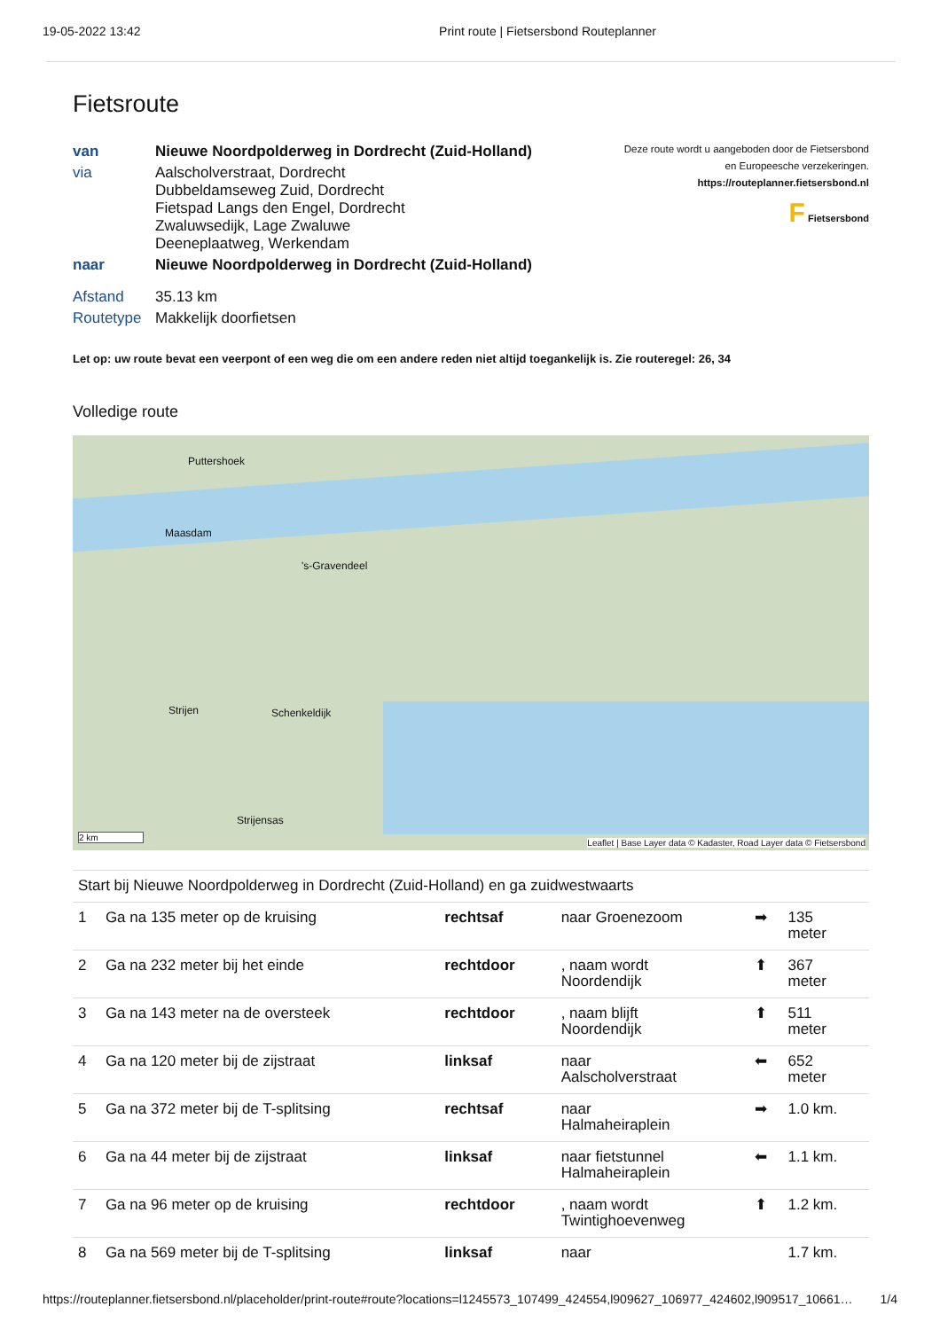19-05-2022 13:42 Print route | Fietsersbond Routeplanner
Fietsroute
| van | Nieuwe Noordpolderweg in Dordrecht (Zuid-Holland) |
| via | Aalscholverstraat, Dordrecht Dubbeldamseweg Zuid, Dordrecht Fietspad Langs den Engel, Dordrecht Zwaluwsedijk, Lage Zwaluwe Deeneplaatweg, Werkendam |
| naar | Nieuwe Noordpolderweg in Dordrecht (Zuid-Holland) |
| Afstand | 35.13 km |
| Routetype | Makkelijk doorfietsen |
Deze route wordt u aangeboden door de Fietsersbond
en Europeesche verzekeringen.
https://routeplanner.fietsersbond.nl
F Fietsersbond
Let op: uw route bevat een veerpont of een weg die om een andere reden niet altijd toegankelijk is. Zie routeregel: 26, 34
Volledige route
Puttershoek
Maasdam
's-Gravendeel
Strijen Schenkeldijk
Strijensas
2 km
Leaflet | Base Layer data © Kadaster, Road Layer data © Fietsersbond
| Start bij Nieuwe Noordpolderweg in Dordrecht (Zuid-Holland) en ga zuidwestwaarts | | | | | |
| 1 | Ga na 135 meter op de kruising | rechtsaf | naar Groenezoom | ➡ | 135 meter |
| 2 | Ga na 232 meter bij het einde | rechtdoor | , naam wordt Noordendijk | ⬆ | 367 meter |
| 3 | Ga na 143 meter na de oversteek | rechtdoor | , naam blijft Noordendijk | ⬆ | 511 meter |
| 4 | Ga na 120 meter bij de zijstraat | linksaf | naar Aalscholverstraat | ⬅ | 652 meter |
| 5 | Ga na 372 meter bij de T-splitsing | rechtsaf | naar Halmaheiraplein | ➡ | 1.0 km. |
| 6 | Ga na 44 meter bij de zijstraat | linksaf | naar fietstunnel Halmaheiraplein | ⬅ | 1.1 km. |
| 7 | Ga na 96 meter op de kruising | rechtdoor | , naam wordt Twintighoevenweg | ⬆ | 1.2 km. |
| 8 | Ga na 569 meter bij de T-splitsing | linksaf | naar | | 1.7 km. |
https://routeplanner.fietsersbond.nl/placeholder/print-route#route?locations=l1245573_107499_424554,l909627_106977_424602,l909517_10661… 1/4